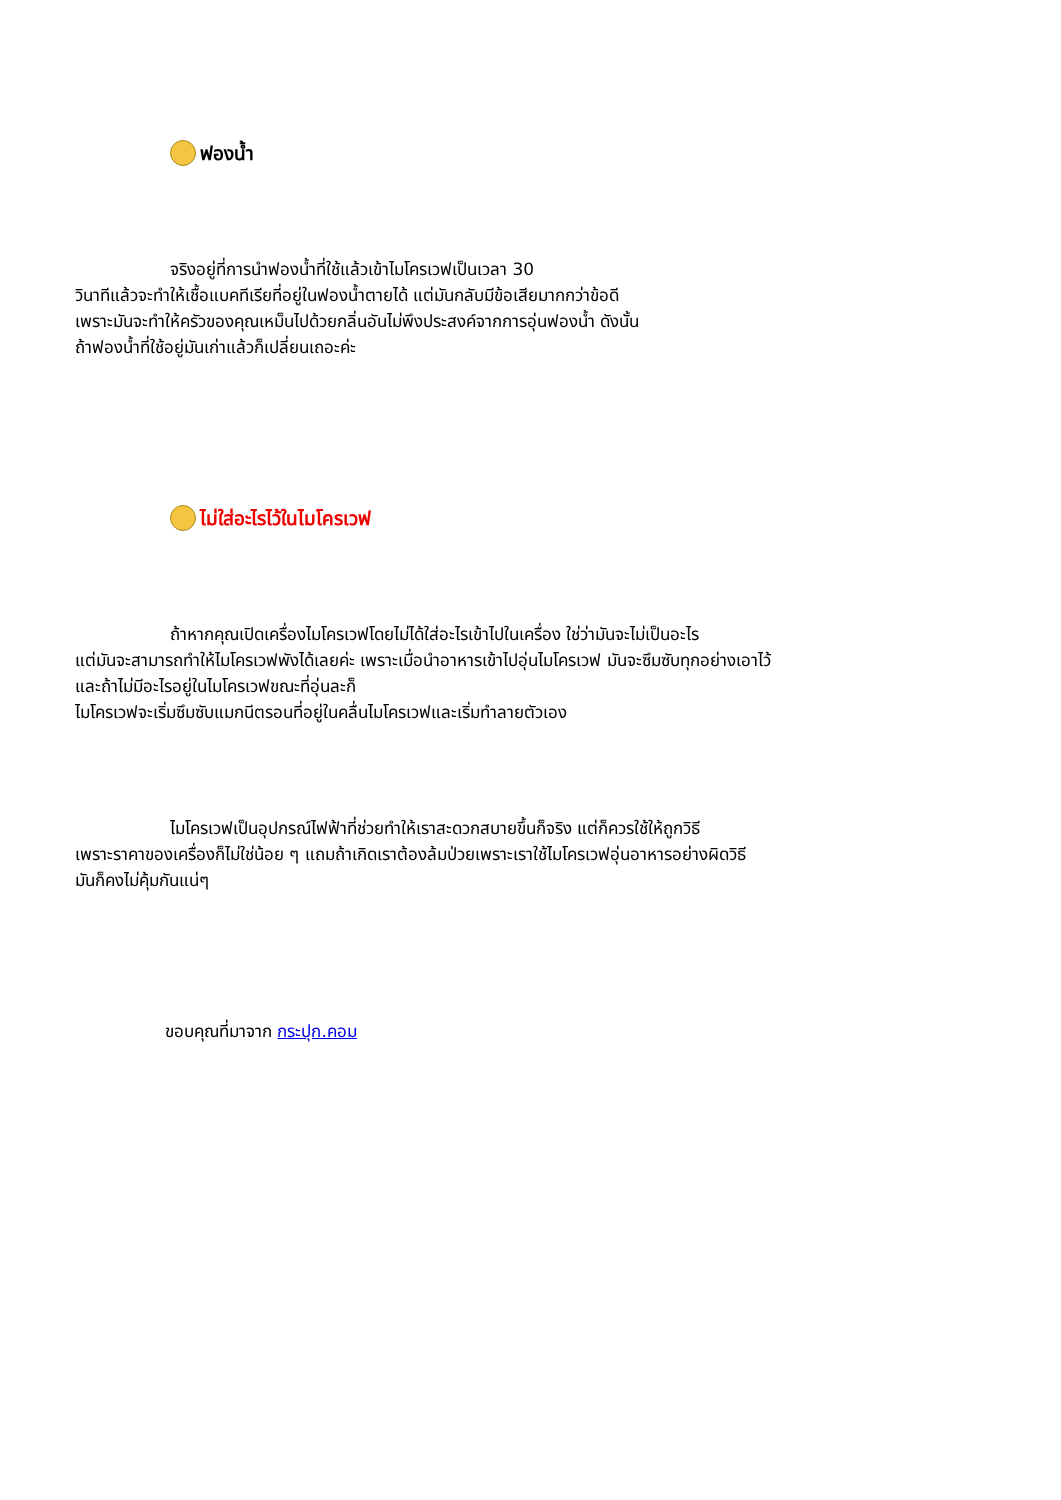ฟองน้ำ
จริงอยู่ที่การนำฟองน้ำที่ใช้แล้วเข้าไมโครเวฟเป็นเวลา 30
วินาทีแล้วจะทำให้เชื้อแบคทีเรียที่อยู่ในฟองน้ำตายได้ แต่มันกลับมีข้อเสียมากกว่าข้อดี
เพราะมันจะทำให้ครัวของคุณเหม็นไปด้วยกลิ่นอันไม่พึงประสงค์จากการอุ่นฟองน้ำ ดังนั้น
ถ้าฟองน้ำที่ใช้อยู่มันเก่าแล้วก็เปลี่ยนเถอะค่ะ
ไม่ใส่อะไรไว้ในไมโครเวฟ
ถ้าหากคุณเปิดเครื่องไมโครเวฟโดยไม่ได้ใส่อะไรเข้าไปในเครื่อง ใช่ว่ามันจะไม่เป็นอะไร
แต่มันจะสามารถทำให้ไมโครเวฟพังได้เลยค่ะ เพราะเมื่อนำอาหารเข้าไปอุ่นไมโครเวฟ มันจะซึมซับทุกอย่างเอาไว้
และถ้าไม่มีอะไรอยู่ในไมโครเวฟขณะที่อุ่นละก็
ไมโครเวฟจะเริ่มซึมซับแมกนีตรอนที่อยู่ในคลื่นไมโครเวฟและเริ่มทำลายตัวเอง
ไมโครเวฟเป็นอุปกรณ์ไฟฟ้าที่ช่วยทำให้เราสะดวกสบายขึ้นก็จริง แต่ก็ควรใช้ให้ถูกวิธี
เพราะราคาของเครื่องก็ไม่ใช่น้อย ๆ แถมถ้าเกิดเราต้องล้มป่วยเพราะเราใช้ไมโครเวฟอุ่นอาหารอย่างผิดวิธี
มันก็คงไม่คุ้มกันแน่ๆ
ขอบคุณที่มาจาก กระปุก.คอม